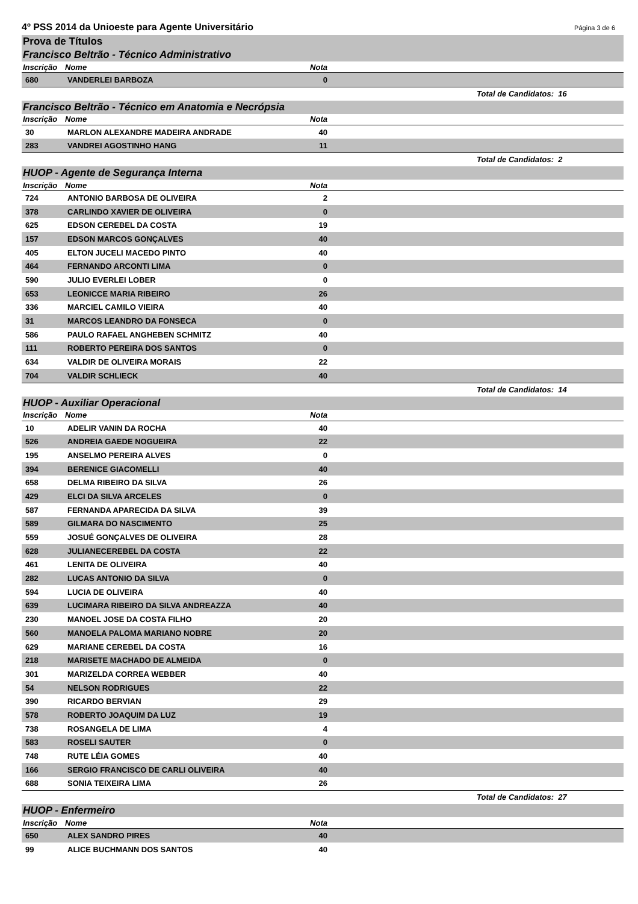4º PSS 2014 da Unioeste para Agente Universitário Página 3 de 6
Prova de Títulos
Francisco Beltrão - Técnico Administrativo
| Inscrição | Nome | Nota | |
| --- | --- | --- | --- |
| 680 | VANDERLEI BARBOZA | 0 | |
Total de Candidatos: 16
Francisco Beltrão - Técnico em Anatomia e Necrópsia
| Inscrição | Nome | Nota | |
| --- | --- | --- | --- |
| 30 | MARLON ALEXANDRE MADEIRA ANDRADE | 40 | |
| 283 | VANDREI AGOSTINHO HANG | 11 | |
Total de Candidatos: 2
HUOP - Agente de Segurança Interna
| Inscrição | Nome | Nota | |
| --- | --- | --- | --- |
| 724 | ANTONIO BARBOSA DE OLIVEIRA | 2 | |
| 378 | CARLINDO XAVIER DE OLIVEIRA | 0 | |
| 625 | EDSON CEREBEL DA COSTA | 19 | |
| 157 | EDSON MARCOS GONÇALVES | 40 | |
| 405 | ELTON JUCELI MACEDO PINTO | 40 | |
| 464 | FERNANDO ARCONTI LIMA | 0 | |
| 590 | JULIO EVERLEI LOBER | 0 | |
| 653 | LEONICCE MARIA RIBEIRO | 26 | |
| 336 | MARCIEL CAMILO VIEIRA | 40 | |
| 31 | MARCOS LEANDRO DA FONSECA | 0 | |
| 586 | PAULO RAFAEL ANGHEBEN SCHMITZ | 40 | |
| 111 | ROBERTO PEREIRA DOS SANTOS | 0 | |
| 634 | VALDIR DE OLIVEIRA MORAIS | 22 | |
| 704 | VALDIR SCHLIECK | 40 | |
Total de Candidatos: 14
HUOP - Auxiliar Operacional
| Inscrição | Nome | Nota | |
| --- | --- | --- | --- |
| 10 | ADELIR VANIN DA ROCHA | 40 | |
| 526 | ANDREIA GAEDE NOGUEIRA | 22 | |
| 195 | ANSELMO PEREIRA ALVES | 0 | |
| 394 | BERENICE GIACOMELLI | 40 | |
| 658 | DELMA RIBEIRO DA SILVA | 26 | |
| 429 | ELCI DA SILVA ARCELES | 0 | |
| 587 | FERNANDA APARECIDA DA SILVA | 39 | |
| 589 | GILMARA DO NASCIMENTO | 25 | |
| 559 | JOSUÉ GONÇALVES DE OLIVEIRA | 28 | |
| 628 | JULIANECEREBEL DA COSTA | 22 | |
| 461 | LENITA DE OLIVEIRA | 40 | |
| 282 | LUCAS ANTONIO DA SILVA | 0 | |
| 594 | LUCIA DE OLIVEIRA | 40 | |
| 639 | LUCIMARA RIBEIRO DA SILVA ANDREAZZA | 40 | |
| 230 | MANOEL JOSE DA COSTA FILHO | 20 | |
| 560 | MANOELA PALOMA MARIANO NOBRE | 20 | |
| 629 | MARIANE CEREBEL DA COSTA | 16 | |
| 218 | MARISETE MACHADO DE ALMEIDA | 0 | |
| 301 | MARIZELDA CORREA WEBBER | 40 | |
| 54 | NELSON RODRIGUES | 22 | |
| 390 | RICARDO BERVIAN | 29 | |
| 578 | ROBERTO JOAQUIM DA LUZ | 19 | |
| 738 | ROSANGELA DE LIMA | 4 | |
| 583 | ROSELI SAUTER | 0 | |
| 748 | RUTE LÉIA GOMES | 40 | |
| 166 | SERGIO FRANCISCO DE CARLI OLIVEIRA | 40 | |
| 688 | SONIA TEIXEIRA LIMA | 26 | |
Total de Candidatos: 27
HUOP - Enfermeiro
| Inscrição | Nome | Nota | |
| --- | --- | --- | --- |
| 650 | ALEX SANDRO PIRES | 40 | |
| 99 | ALICE BUCHMANN DOS SANTOS | 40 | |